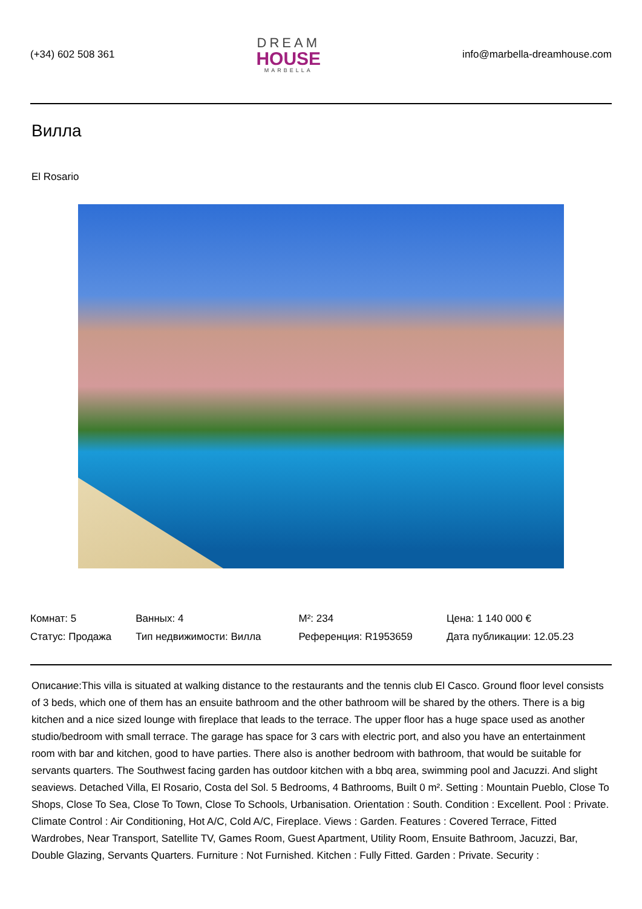(+34) 602 508 361
DREAM
HOUSE
MARBELLA
info@marbella-dreamhouse.com
Вилла
El Rosario
| Комнат: 5 | Ванных: 4 | M²: 234 | Цена: 1 140 000 € |
| Статус: Продажа | Тип недвижимости: Вилла | Референция: R1953659 | Дата публикации: 12.05.23 |
Описание:This villa is situated at walking distance to the restaurants and the tennis club El Casco. Ground floor level consists of 3 beds, which one of them has an ensuite bathroom and the other bathroom will be shared by the others. There is a big kitchen and a nice sized lounge with fireplace that leads to the terrace. The upper floor has a huge space used as another studio/bedroom with small terrace. The garage has space for 3 cars with electric port, and also you have an entertainment room with bar and kitchen, good to have parties. There also is another bedroom with bathroom, that would be suitable for servants quarters. The Southwest facing garden has outdoor kitchen with a bbq area, swimming pool and Jacuzzi. And slight seaviews. Detached Villa, El Rosario, Costa del Sol. 5 Bedrooms, 4 Bathrooms, Built 0 m². Setting : Mountain Pueblo, Close To Shops, Close To Sea, Close To Town, Close To Schools, Urbanisation. Orientation : South. Condition : Excellent. Pool : Private. Climate Control : Air Conditioning, Hot A/C, Cold A/C, Fireplace. Views : Garden. Features : Covered Terrace, Fitted Wardrobes, Near Transport, Satellite TV, Games Room, Guest Apartment, Utility Room, Ensuite Bathroom, Jacuzzi, Bar, Double Glazing, Servants Quarters. Furniture : Not Furnished. Kitchen : Fully Fitted. Garden : Private. Security :